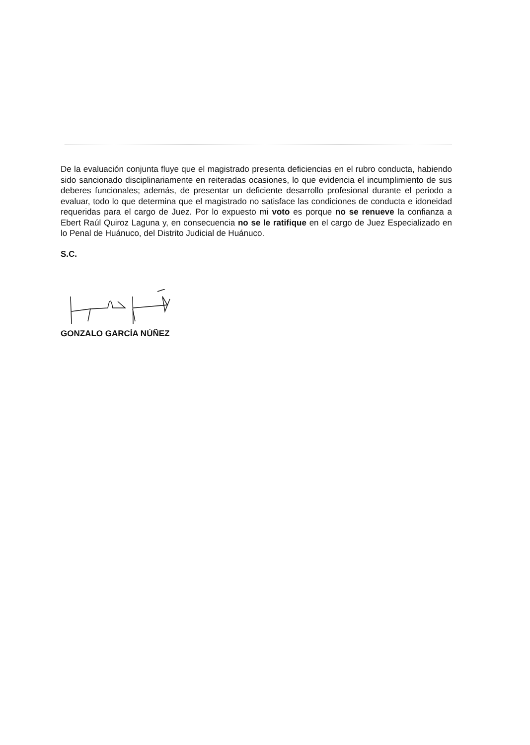De la evaluación conjunta fluye que el magistrado presenta deficiencias en el rubro conducta, habiendo sido sancionado disciplinariamente en reiteradas ocasiones, lo que evidencia el incumplimiento de sus deberes funcionales; además, de presentar un deficiente desarrollo profesional durante el periodo a evaluar, todo lo que determina que el magistrado no satisface las condiciones de conducta e idoneidad requeridas para el cargo de Juez. Por lo expuesto mi voto es porque no se renueve la confianza a Ebert Raúl Quiroz Laguna y, en consecuencia no se le ratifique en el cargo de Juez Especializado en lo Penal de Huánuco, del Distrito Judicial de Huánuco.
S.C.
GONZALO GARCÍA NÚÑEZ